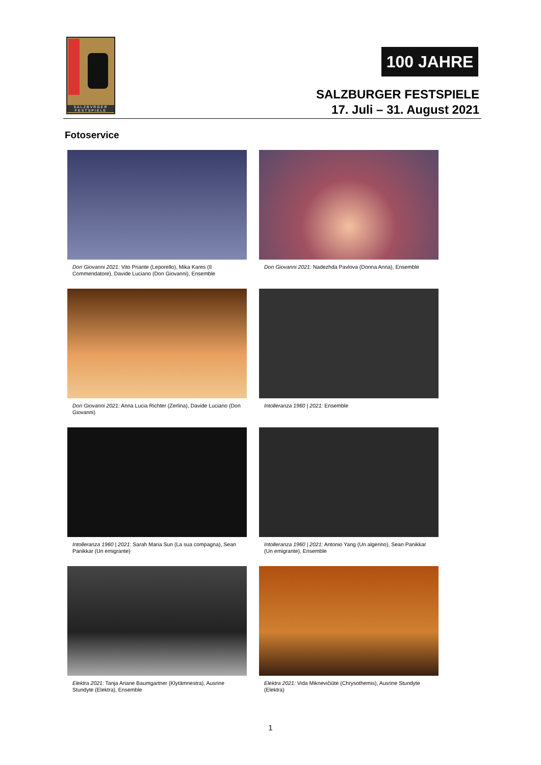SALZBVRGER FESTSPIELE
100 JAHRE
SALZBURGER FESTSPIELE
17. Juli – 31. August 2021
Fotoservice
Don Giovanni 2021: Vito Priante (Leporello), Mika Kares (Il Commendatore), Davide Luciano (Don Giovanni), Ensemble
Don Giovanni 2021: Nadezhda Pavlova (Donna Anna), Ensemble
Don Giovanni 2021: Anna Lucia Richter (Zerlina), Davide Luciano (Don Giovanni)
Intolleranza 1960 | 2021: Ensemble
Intolleranza 1960 | 2021: Sarah Maria Sun (La sua compagna), Sean Panikkar (Un emigrante)
Intolleranza 1960 | 2021: Antonio Yang (Un algerino), Sean Panikkar (Un emigrante), Ensemble
Elektra 2021: Tanja Ariane Baumgartner (Klytämnestra), Ausrine Stundyte (Elektra), Ensemble
Elektra 2021: Vida Miknevičiūtė (Chrysothemis), Ausrine Stundyte (Elektra)
1